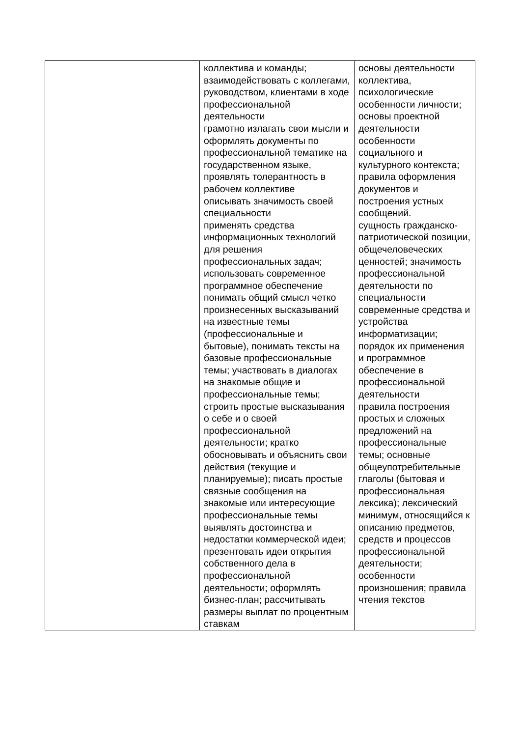| | коллектива и команды; взаимодействовать с коллегами, руководством, клиентами в ходе профессиональной деятельности грамотно излагать свои мысли и оформлять документы по профессиональной тематике на государственном языке, проявлять толерантность в рабочем коллективе описывать значимость своей специальности применять средства информационных технологий для решения профессиональных задач; использовать современное программное обеспечение понимать общий смысл четко произнесенных высказываний на известные темы (профессиональные и бытовые), понимать тексты на базовые профессиональные темы; участвовать в диалогах на знакомые общие и профессиональные темы; строить простые высказывания о себе и о своей профессиональной деятельности; кратко обосновывать и объяснить свои действия (текущие и планируемые); писать простые связные сообщения на знакомые или интересующие профессиональные темы выявлять достоинства и недостатки коммерческой идеи; презентовать идеи открытия собственного дела в профессиональной деятельности; оформлять бизнес-план; рассчитывать размеры выплат по процентным ставкам | основы деятельности коллектива, психологические особенности личности; основы проектной деятельности особенности социального и культурного контекста; правила оформления документов и построения устных сообщений. сущность гражданско-патриотической позиции, общечеловеческих ценностей; значимость профессиональной деятельности по специальности современные средства и устройства информатизации; порядок их применения и программное обеспечение в профессиональной деятельности правила построения простых и сложных предложений на профессиональные темы; основные общеупотребительные глаголы (бытовая и профессиональная лексика); лексический минимум, относящийся к описанию предметов, средств и процессов профессиональной деятельности; особенности произношения; правила чтения текстов |